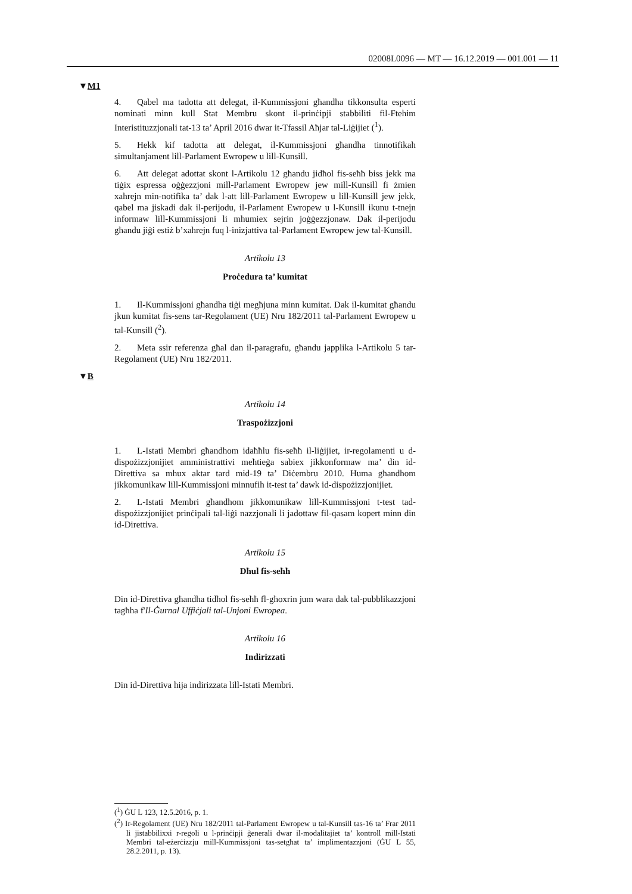02008L0096 — MT — 16.12.2019 — 001.001 — 11
▼M1
4. Qabel ma tadotta att delegat, il-Kummissjoni għandha tikkonsulta esperti nominati minn kull Stat Membru skont il-prinċipji stabbiliti fil-Ftehim Interistituzzjonali tat-13 ta’ April 2016 dwar it-Tfassil Aħjar tal-Liġijiet (<sup>1</sup>).
5. Hekk kif tadotta att delegat, il-Kummissjoni għandha tinnotifikah simultanjament lill-Parlament Ewropew u lill-Kunsill.
6. Att delegat adottat skont l-Artikolu 12 għandu jidħol fis-seħħ biss jekk ma tiġix espressa oġġezzjoni mill-Parlament Ewropew jew mill-Kunsill fi żmien xahrejn min-notifika ta’ dak l-att lill-Parlament Ewropew u lill-Kunsill jew jekk, qabel ma jiskadi dak il-perijodu, il-Parlament Ewropew u l-Kunsill ikunu t-tnejn informaw lill-Kummissjoni li mhumiex sejrin joġġezzjonaw. Dak il-perijodu għandu jiġi estiż b’xahrejn fuq l-inizjattiva tal-Parlament Ewropew jew tal-Kunsill.
Artikolu 13
Proċedura ta’ kumitat
1. Il-Kummissjoni għandha tiġi megħjuna minn kumitat. Dak il-kumitat għandu jkun kumitat fis-sens tar-Regolament (UE) Nru 182/2011 tal-Parlament Ewropew u tal-Kunsill (<sup>2</sup>).
2. Meta ssir referenza għal dan il-paragrafu, għandu japplika l-Artikolu 5 tar-Regolament (UE) Nru 182/2011.
▼B
Artikolu 14
Traspożizzjoni
1. L-Istati Membri għandhom idaħħlu fis-seħħ il-liġijiet, ir-regolamenti u d-dispożizzjonijiet amministrattivi meħtieġa sabiex jikkonformaw ma’ din id-Direttiva sa mhux aktar tard mid-19 ta’ Diċembru 2010. Huma għandhom jikkomunikaw lill-Kummissjoni minnufih it-test ta’ dawk id-dispożizzjonijiet.
2. L-Istati Membri għandhom jikkomunikaw lill-Kummissjoni t-test tad-dispożizzjonijiet prinċipali tal-liġi nazzjonali li jadottaw fil-qasam kopert minn din id-Direttiva.
Artikolu 15
Dħul fis-seħħ
Din id-Direttiva għandha tidħol fis-seħħ fl-għoxrin jum wara dak tal-pubblikazzjoni tagħha f'Il-Ġurnal Uffiċjali tal-Unjoni Ewropea.
Artikolu 16
Indirizzati
Din id-Direttiva hija indirizzata lill-Istati Membri.
(<sup>1</sup>) ĠU L 123, 12.5.2016, p. 1.
(<sup>2</sup>) Ir-Regolament (UE) Nru 182/2011 tal-Parlament Ewropew u tal-Kunsill tas-16 ta’ Frar 2011 li jistabbilixxi r-regoli u l-prinċipji ġenerali dwar il-modalitajiet ta’ kontroll mill-Istati Membri tal-eżerċizzju mill-Kummissjoni tas-setgħat ta’ implimentazzjoni (ĠU L 55, 28.2.2011, p. 13).